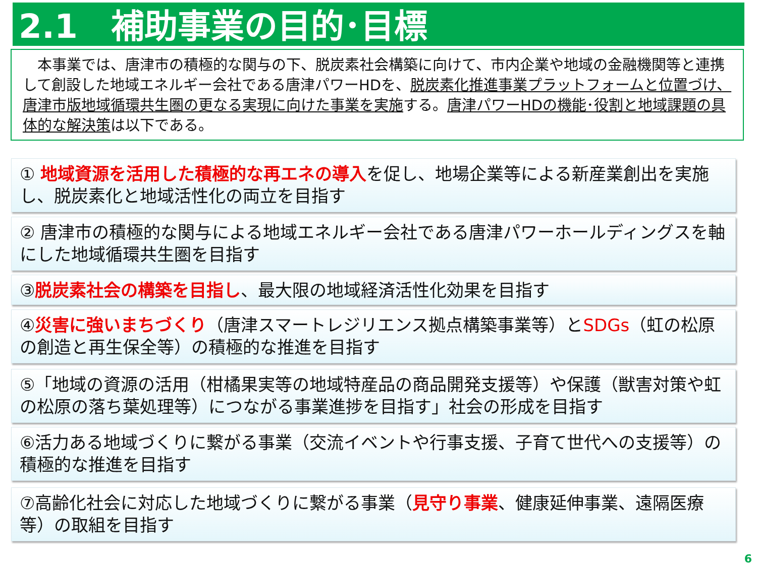2.1　補助事業の目的･目標
　本事業では、唐津市の積極的な関与の下、脱炭素社会構築に向けて、市内企業や地域の金融機関等と連携して創設した地域エネルギー会社である唐津パワーHDを、脱炭素化推進事業プラットフォームと位置づけ、唐津市版地域循環共生圏の更なる実現に向けた事業を実施する。唐津パワーHDの機能･役割と地域課題の具体的な解決策は以下である。
① 地域資源を活用した積極的な再エネの導入を促し、地場企業等による新産業創出を実施し、脱炭素化と地域活性化の両立を目指す
② 唐津市の積極的な関与による地域エネルギー会社である唐津パワーホールディングスを軸にした地域循環共生圏を目指す
③脱炭素社会の構築を目指し、最大限の地域経済活性化効果を目指す
④災害に強いまちづくり（唐津スマートレジリエンス拠点構築事業等）とSDGs（虹の松原の創造と再生保全等）の積極的な推進を目指す
⑤「地域の資源の活用（柑橘果実等の地域特産品の商品開発支援等）や保護（獣害対策や虹の松原の落ち葉処理等）につながる事業進捗を目指す」社会の形成を目指す
⑥活力ある地域づくりに繋がる事業（交流イベントや行事支援、子育て世代への支援等）の積極的な推進を目指す
⑦高齢化社会に対応した地域づくりに繋がる事業（見守り事業、健康延伸事業、遠隔医療等）の取組を目指す
6